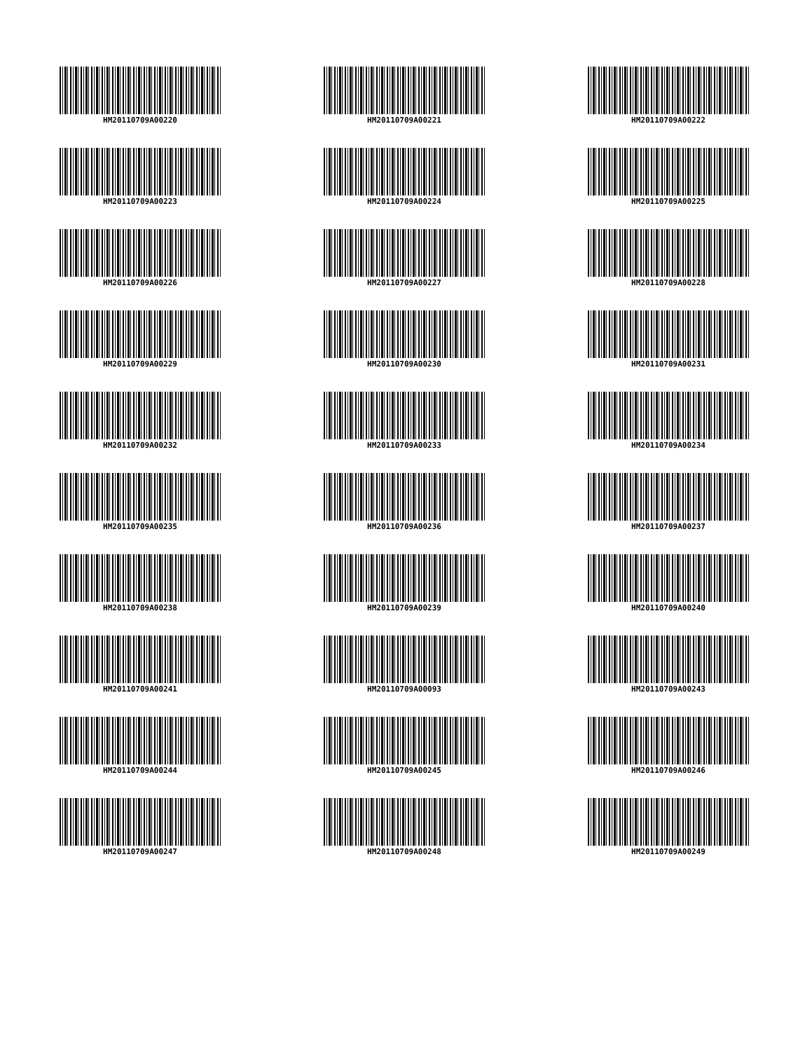HM20110709A00220
HM20110709A00221
HM20110709A00222
HM20110709A00223
HM20110709A00224
HM20110709A00225
HM20110709A00226
HM20110709A00227
HM20110709A00228
HM20110709A00229
HM20110709A00230
HM20110709A00231
HM20110709A00232
HM20110709A00233
HM20110709A00234
HM20110709A00235
HM20110709A00236
HM20110709A00237
HM20110709A00238
HM20110709A00239
HM20110709A00240
HM20110709A00241
HM20110709A00093
HM20110709A00243
HM20110709A00244
HM20110709A00245
HM20110709A00246
HM20110709A00247
HM20110709A00248
HM20110709A00249